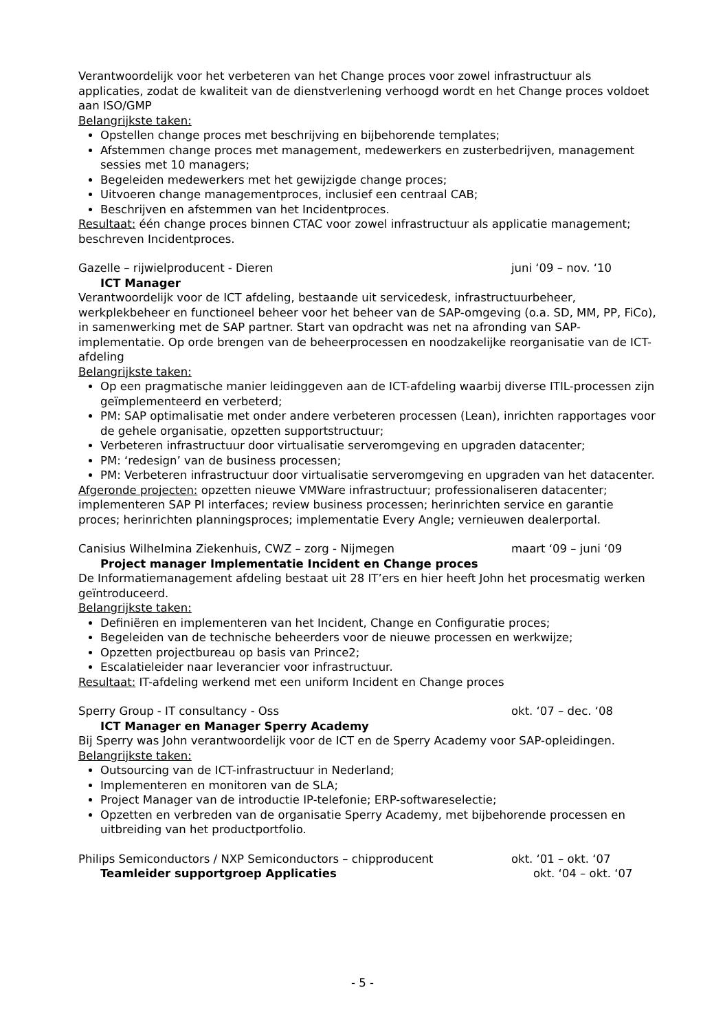Verantwoordelijk voor het verbeteren van het Change proces voor zowel infrastructuur als applicaties, zodat de kwaliteit van de dienstverlening verhoogd wordt en het Change proces voldoet aan ISO/GMP
Belangrijkste taken:
Opstellen change proces met beschrijving en bijbehorende templates;
Afstemmen change proces met management, medewerkers en zusterbedrijven, management sessies met 10 managers;
Begeleiden medewerkers met het gewijzigde change proces;
Uitvoeren change managementproces, inclusief een centraal CAB;
Beschrijven en afstemmen van het Incidentproces.
Resultaat: één change proces binnen CTAC voor zowel infrastructuur als applicatie management; beschreven Incidentproces.
Gazelle – rijwielproducent - Dieren juni ‘09 – nov. ‘10
ICT Manager
Verantwoordelijk voor de ICT afdeling, bestaande uit servicedesk, infrastructuurbeheer, werkplekbeheer en functioneel beheer voor het beheer van de SAP-omgeving (o.a. SD, MM, PP, FiCo), in samenwerking met de SAP partner. Start van opdracht was net na afronding van SAP-implementatie. Op orde brengen van de beheerprocessen en noodzakelijke reorganisatie van de ICT-afdeling
Belangrijkste taken:
Op een pragmatische manier leidinggeven aan de ICT-afdeling waarbij diverse ITIL-processen zijn geïmplementeerd en verbeterd;
PM: SAP optimalisatie met onder andere verbeteren processen (Lean), inrichten rapportages voor de gehele organisatie, opzetten supportstructuur;
Verbeteren infrastructuur door virtualisatie serveromgeving en upgraden datacenter;
PM: ‘redesign’ van de business processen;
PM: Verbeteren infrastructuur door virtualisatie serveromgeving en upgraden van het datacenter.
Afgeronde projecten: opzetten nieuwe VMWare infrastructuur; professionaliseren datacenter; implementeren SAP PI interfaces; review business processen; herinrichten service en garantie proces; herinrichten planningsproces; implementatie Every Angle; vernieuwen dealerportal.
Canisius Wilhelmina Ziekenhuis, CWZ – zorg - Nijmegen maart ‘09 – juni ‘09
Project manager Implementatie Incident en Change proces
De Informatiemanagement afdeling bestaat uit 28 IT’ers en hier heeft John het procesmatig werken geïntroduceerd.
Belangrijkste taken:
Definiëren en implementeren van het Incident, Change en Configuratie proces;
Begeleiden van de technische beheerders voor de nieuwe processen en werkwijze;
Opzetten projectbureau op basis van Prince2;
Escalatieleider naar leverancier voor infrastructuur.
Resultaat: IT-afdeling werkend met een uniform Incident en Change proces
Sperry Group - IT consultancy - Oss okt. ‘07 – dec. ‘08
ICT Manager en Manager Sperry Academy
Bij Sperry was John verantwoordelijk voor de ICT en de Sperry Academy voor SAP-opleidingen.
Belangrijkste taken:
Outsourcing van de ICT-infrastructuur in Nederland;
Implementeren en monitoren van de SLA;
Project Manager van de introductie IP-telefonie; ERP-softwareselectie;
Opzetten en verbreden van de organisatie Sperry Academy, met bijbehorende processen en uitbreiding van het productportfolio.
Philips Semiconductors / NXP Semiconductors – chipproducent okt. ‘01 – okt. ‘07
Teamleider supportgroep Applicaties okt. ‘04 – okt. ‘07
- 5 -